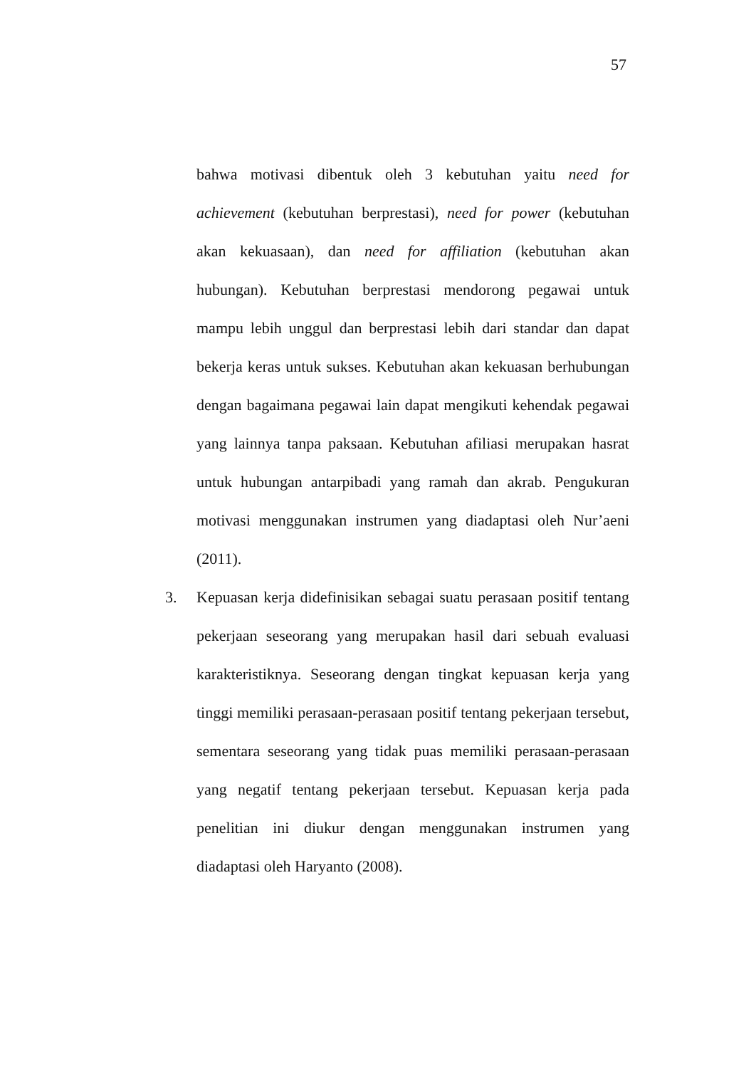57
bahwa motivasi dibentuk oleh 3 kebutuhan yaitu need for achievement (kebutuhan berprestasi), need for power (kebutuhan akan kekuasaan), dan need for affiliation (kebutuhan akan hubungan). Kebutuhan berprestasi mendorong pegawai untuk mampu lebih unggul dan berprestasi lebih dari standar dan dapat bekerja keras untuk sukses. Kebutuhan akan kekuasan berhubungan dengan bagaimana pegawai lain dapat mengikuti kehendak pegawai yang lainnya tanpa paksaan. Kebutuhan afiliasi merupakan hasrat untuk hubungan antarpibadi yang ramah dan akrab. Pengukuran motivasi menggunakan instrumen yang diadaptasi oleh Nur’aeni (2011).
3. Kepuasan kerja didefinisikan sebagai suatu perasaan positif tentang pekerjaan seseorang yang merupakan hasil dari sebuah evaluasi karakteristiknya. Seseorang dengan tingkat kepuasan kerja yang tinggi memiliki perasaan-perasaan positif tentang pekerjaan tersebut, sementara seseorang yang tidak puas memiliki perasaan-perasaan yang negatif tentang pekerjaan tersebut. Kepuasan kerja pada penelitian ini diukur dengan menggunakan instrumen yang diadaptasi oleh Haryanto (2008).